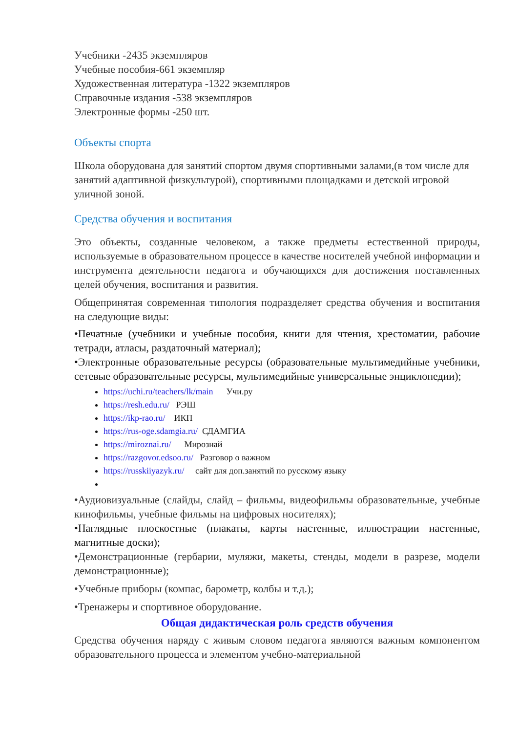Учебники -2435 экземпляров
Учебные пособия-661 экземпляр
Художественная литература -1322 экземпляров
Справочные издания -538 экземпляров
Электронные формы -250 шт.
Объекты спорта
Школа оборудована для занятий спортом двумя спортивными залами,(в том числе для занятий адаптивной физкультурой), спортивными площадками и детской игровой уличной зоной.
Средства обучения и воспитания
Это объекты, созданные человеком, а также предметы естественной природы, используемые в образовательном процессе в качестве носителей учебной информации и инструмента деятельности педагога и обучающихся для достижения поставленных целей обучения, воспитания и развития.
Общепринятая современная типология подразделяет средства обучения и воспитания на следующие виды:
•Печатные (учебники и учебные пособия, книги для чтения, хрестоматии, рабочие тетради, атласы, раздаточный материал);
•Электронные образовательные ресурсы (образовательные мультимедийные учебники, сетевые образовательные ресурсы, мультимедийные универсальные энциклопедии);
https://uchi.ru/teachers/lk/main Учи.ру
https://resh.edu.ru/ РЭШ
https://ikp-rao.ru/ ИКП
https://rus-oge.sdamgia.ru/ СДАМГИА
https://miroznai.ru/ Мирознай
https://razgovor.edsoo.ru/ Разговор о важном
https://russkiiyazyk.ru/ сайт для доп.занятий по русскому языку
•Аудиовизуальные (слайды, слайд – фильмы, видеофильмы образовательные, учебные кинофильмы, учебные фильмы на цифровых носителях);
•Наглядные плоскостные (плакаты, карты настенные, иллюстрации настенные, магнитные доски);
•Демонстрационные (гербарии, муляжи, макеты, стенды, модели в разрезе, модели демонстрационные);
•Учебные приборы (компас, барометр, колбы и т.д.);
•Тренажеры и спортивное оборудование.
Общая дидактическая роль средств обучения
Средства обучения наряду с живым словом педагога являются важным компонентом образовательного процесса и элементом учебно-материальной